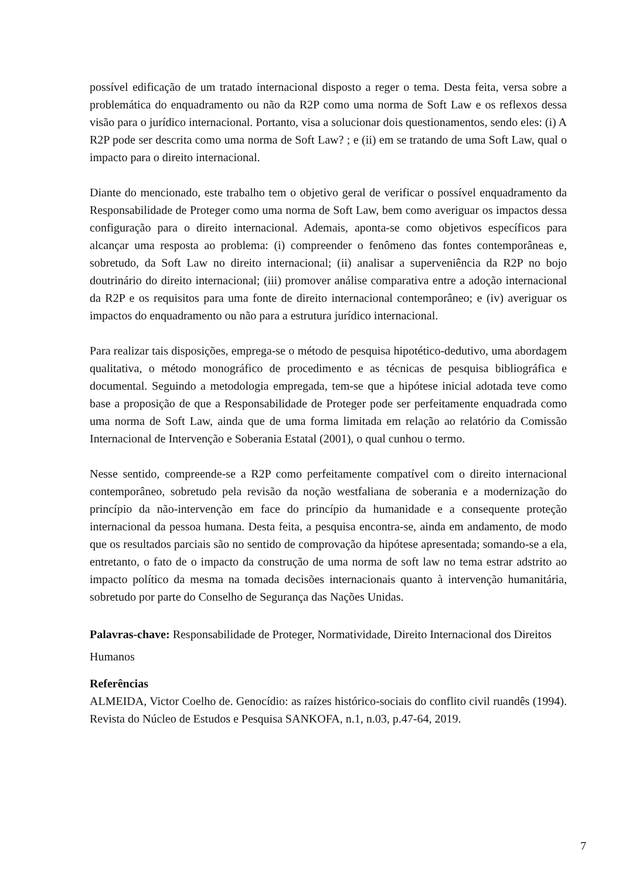possível edificação de um tratado internacional disposto a reger o tema. Desta feita, versa sobre a problemática do enquadramento ou não da R2P como uma norma de Soft Law e os reflexos dessa visão para o jurídico internacional. Portanto, visa a solucionar dois questionamentos, sendo eles: (i) A R2P pode ser descrita como uma norma de Soft Law? ; e (ii) em se tratando de uma Soft Law, qual o impacto para o direito internacional.
Diante do mencionado, este trabalho tem o objetivo geral de verificar o possível enquadramento da Responsabilidade de Proteger como uma norma de Soft Law, bem como averiguar os impactos dessa configuração para o direito internacional. Ademais, aponta-se como objetivos específicos para alcançar uma resposta ao problema: (i) compreender o fenômeno das fontes contemporâneas e, sobretudo, da Soft Law no direito internacional; (ii) analisar a superveniência da R2P no bojo doutrinário do direito internacional; (iii) promover análise comparativa entre a adoção internacional da R2P e os requisitos para uma fonte de direito internacional contemporâneo; e (iv) averiguar os impactos do enquadramento ou não para a estrutura jurídico internacional.
Para realizar tais disposições, emprega-se o método de pesquisa hipotético-dedutivo, uma abordagem qualitativa, o método monográfico de procedimento e as técnicas de pesquisa bibliográfica e documental. Seguindo a metodologia empregada, tem-se que a hipótese inicial adotada teve como base a proposição de que a Responsabilidade de Proteger pode ser perfeitamente enquadrada como uma norma de Soft Law, ainda que de uma forma limitada em relação ao relatório da Comissão Internacional de Intervenção e Soberania Estatal (2001), o qual cunhou o termo.
Nesse sentido, compreende-se a R2P como perfeitamente compatível com o direito internacional contemporâneo, sobretudo pela revisão da noção westfaliana de soberania e a modernização do princípio da não-intervenção em face do princípio da humanidade e a consequente proteção internacional da pessoa humana. Desta feita, a pesquisa encontra-se, ainda em andamento, de modo que os resultados parciais são no sentido de comprovação da hipótese apresentada; somando-se a ela, entretanto, o fato de o impacto da construção de uma norma de soft law no tema estrar adstrito ao impacto político da mesma na tomada decisões internacionais quanto à intervenção humanitária, sobretudo por parte do Conselho de Segurança das Nações Unidas.
Palavras-chave: Responsabilidade de Proteger, Normatividade, Direito Internacional dos Direitos Humanos
Referências
ALMEIDA, Victor Coelho de. Genocídio: as raízes histórico-sociais do conflito civil ruandês (1994). Revista do Núcleo de Estudos e Pesquisa SANKOFA, n.1, n.03, p.47-64, 2019.
7